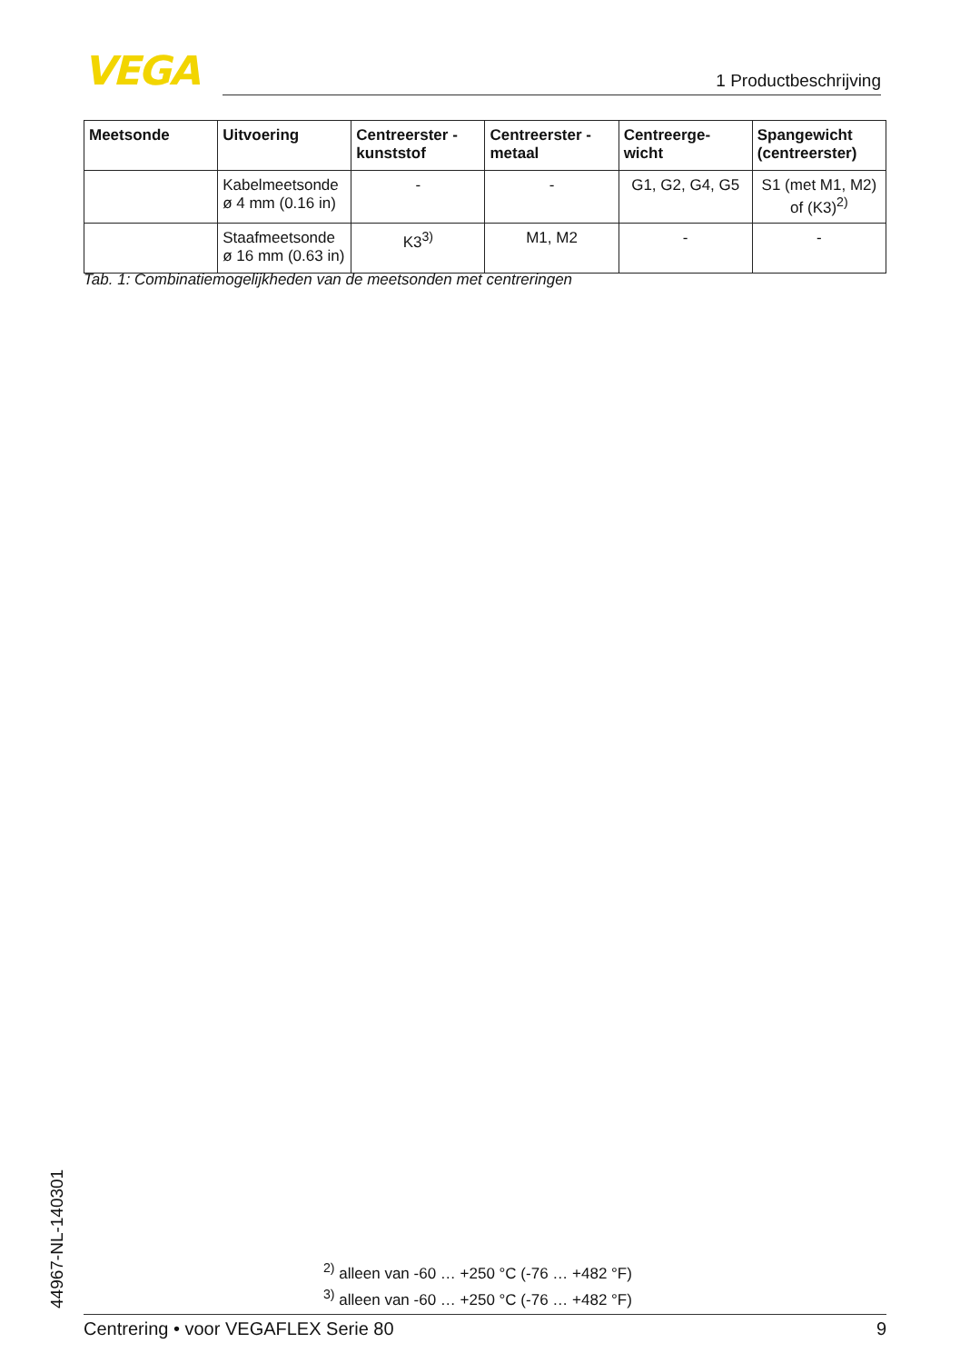VEGA 1 Productbeschrijving
| Meetsonde | Uitvoering | Centreerster - kunststof | Centreerster - metaal | Centreerge-wicht | Spangewicht (centreerster) |
| --- | --- | --- | --- | --- | --- |
| | Kabelmeetsonde ø 4 mm (0.16 in) | - | - | G1, G2, G4, G5 | S1 (met M1, M2) of (K3)<sup>2)</sup> |
| | Staafmeetsonde ø 16 mm (0.63 in) | K3<sup>3)</sup> | M1, M2 | - | - |
Tab. 1: Combinatiemogelijkheden van de meetsonden met centreringen
44967-NL-140301
<sup>2)</sup> alleen van -60 … +250 °C (-76 … +482 °F)
<sup>3)</sup> alleen van -60 … +250 °C (-76 … +482 °F)
Centrering • voor VEGAFLEX Serie 80 9